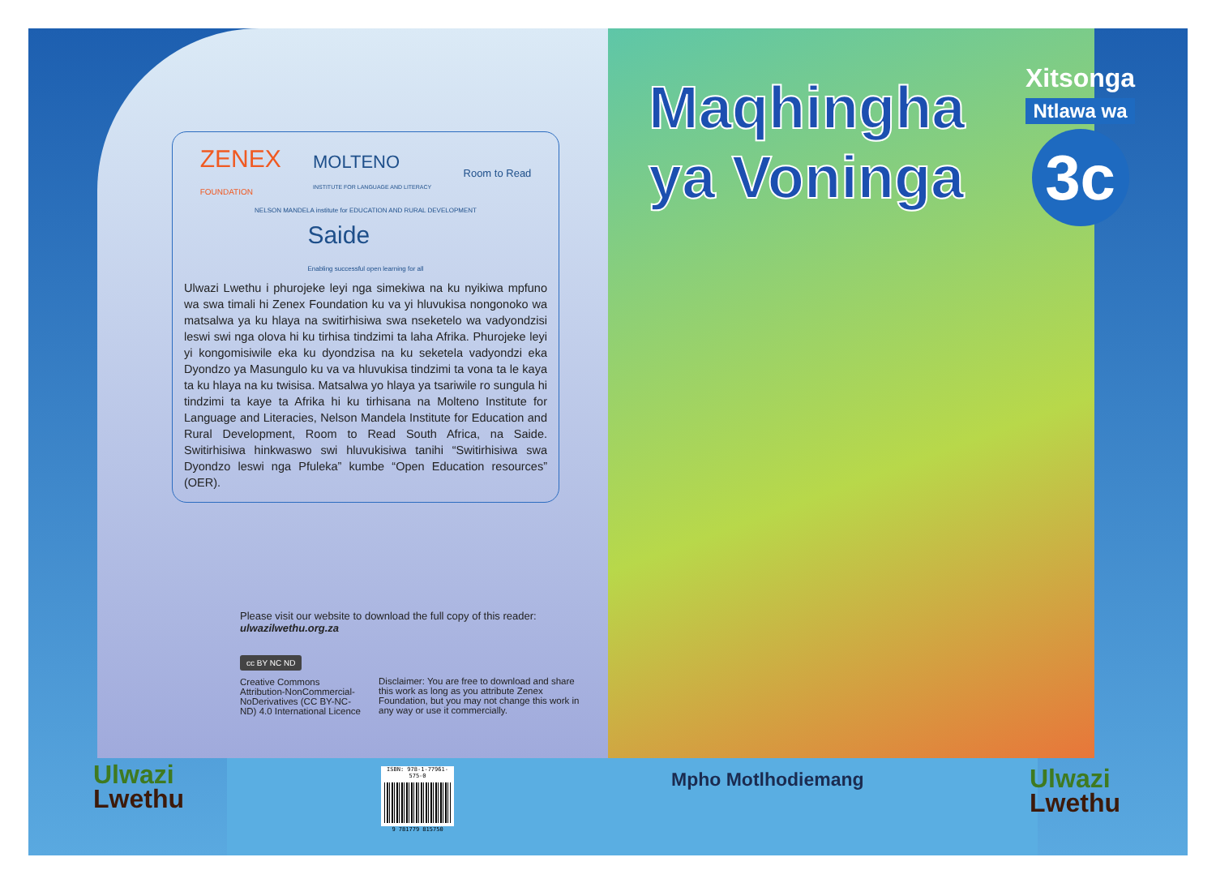ZENEX
FOUNDATION MOLTENO
INSTITUTE FOR LANGUAGE AND LITERACY Room to Read NELSON MANDELA institute for EDUCATION AND RURAL DEVELOPMENT Saide
Enabling successful open learning for all
Ulwazi Lwethu i phurojeke leyi nga simekiwa na ku nyikiwa mpfuno wa swa timali hi Zenex Foundation ku va yi hluvukisa nongonoko wa matsalwa ya ku hlaya na switirhisiwa swa nseketelo wa vadyondzisi leswi swi nga olova hi ku tirhisa tindzimi ta laha Afrika. Phurojeke leyi yi kongomisiwile eka ku dyondzisa na ku seketela vadyondzi eka Dyondzo ya Masungulo ku va va hluvukisa tindzimi ta vona ta le kaya ta ku hlaya na ku twisisa. Matsalwa yo hlaya ya tsariwile ro sungula hi tindzimi ta kaye ta Afrika hi ku tirhisana na Molteno Institute for Language and Literacies, Nelson Mandela Institute for Education and Rural Development, Room to Read South Africa, na Saide. Switirhisiwa hinkwaswo swi hluvukisiwa tanihi “Switirhisiwa swa Dyondzo leswi nga Pfuleka” kumbe “Open Education resources” (OER).
Please visit our website to download the full copy of this reader:
ulwazilwethu.org.za
cc BY NC ND
Creative Commons Attribution-NonCommercial-NoDerivatives (CC BY-NC-ND) 4.0 International Licence
Disclaimer: You are free to download and share this work as long as you attribute Zenex Foundation, but you may not change this work in any way or use it commercially.
Ulwazi
Lwethu
ISBN: 978-1-77961-575-0
9 781779 815750
Maqhingha
ya Voninga
Xitsonga
Ntlawa wa
3c
Mpho Motlhodiemang Ulwazi
Lwethu